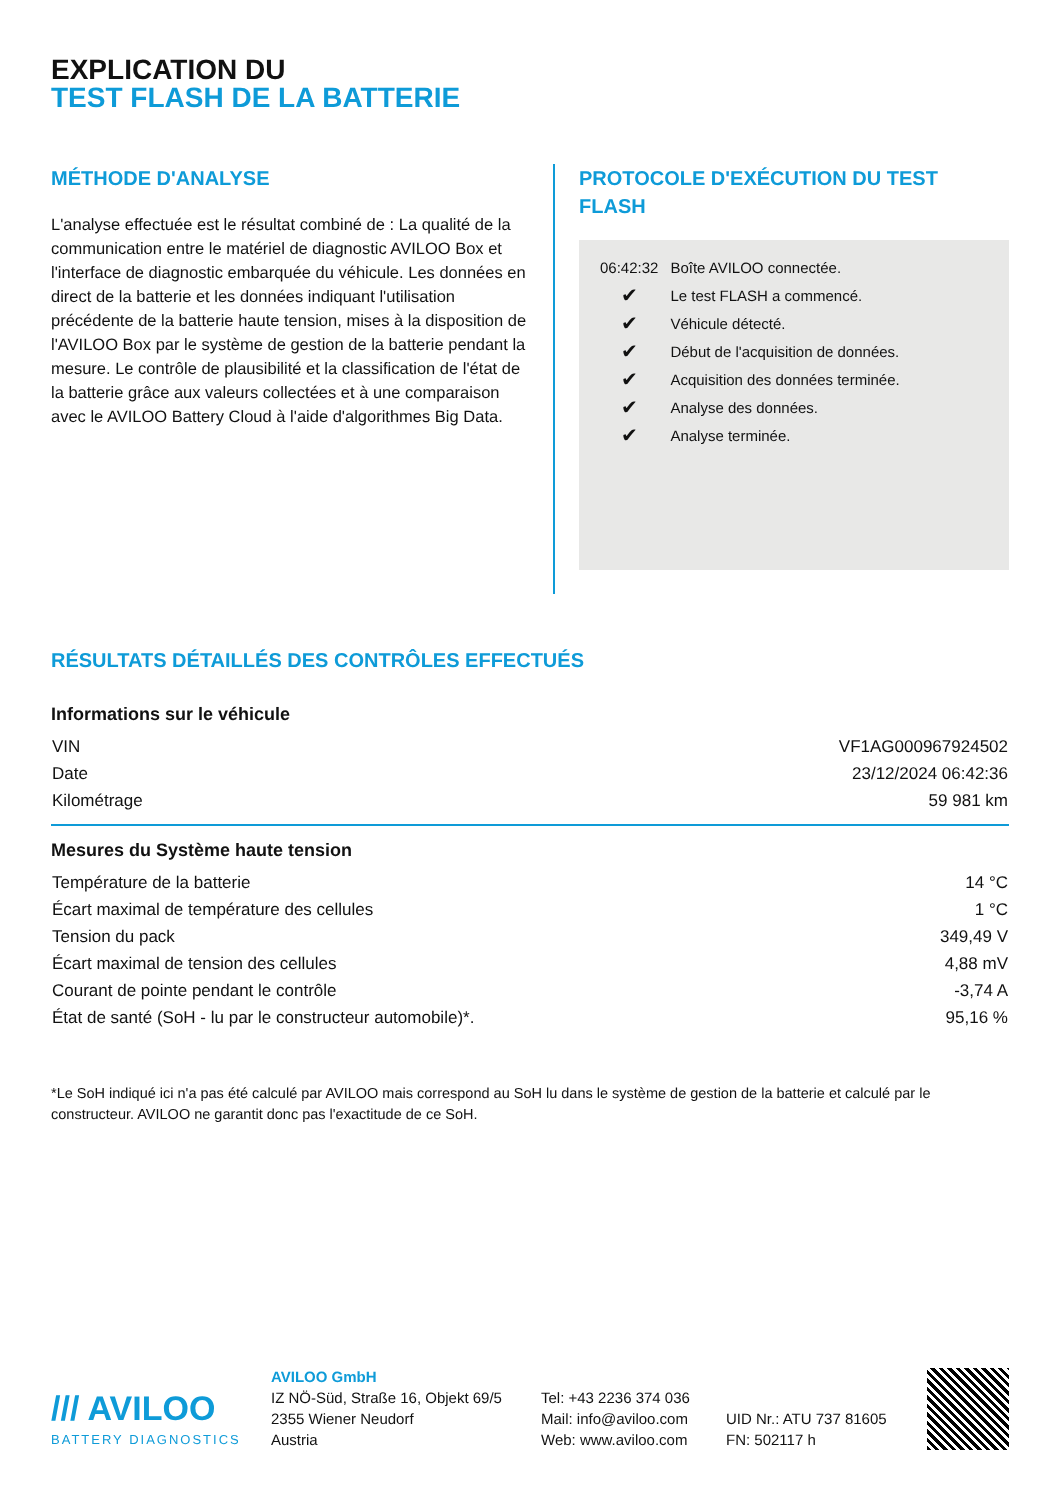EXPLICATION DU
TEST FLASH DE LA BATTERIE
MÉTHODE D'ANALYSE
L'analyse effectuée est le résultat combiné de : La qualité de la communication entre le matériel de diagnostic AVILOO Box et l'interface de diagnostic embarquée du véhicule. Les données en direct de la batterie et les données indiquant l'utilisation précédente de la batterie haute tension, mises à la disposition de l'AVILOO Box par le système de gestion de la batterie pendant la mesure. Le contrôle de plausibilité et la classification de l'état de la batterie grâce aux valeurs collectées et à une comparaison avec le AVILOO Battery Cloud à l'aide d'algorithmes Big Data.
PROTOCOLE D'EXÉCUTION DU TEST FLASH
| 06:42:32 | Boîte AVILOO connectée. |
| ✔ | Le test FLASH a commencé. |
| ✔ | Véhicule détecté. |
| ✔ | Début de l'acquisition de données. |
| ✔ | Acquisition des données terminée. |
| ✔ | Analyse des données. |
| ✔ | Analyse terminée. |
RÉSULTATS DÉTAILLÉS DES CONTRÔLES EFFECTUÉS
Informations sur le véhicule
| VIN | VF1AG000967924502 |
| Date | 23/12/2024 06:42:36 |
| Kilométrage | 59 981 km |
Mesures du Système haute tension
| Température de la batterie | 14 °C |
| Écart maximal de température des cellules | 1 °C |
| Tension du pack | 349,49 V |
| Écart maximal de tension des cellules | 4,88 mV |
| Courant de pointe pendant le contrôle | -3,74 A |
| État de santé (SoH - lu par le constructeur automobile)*. | 95,16 % |
*Le SoH indiqué ici n'a pas été calculé par AVILOO mais correspond au SoH lu dans le système de gestion de la batterie et calculé par le constructeur. AVILOO ne garantit donc pas l'exactitude de ce SoH.
/// AVILOO
BATTERY DIAGNOSTICS
AVILOO GmbH
IZ NÖ-Süd, Straße 16, Objekt 69/5
2355 Wiener Neudorf
Austria
Tel: +43 2236 374 036
Mail: info@aviloo.com
Web: www.aviloo.com
UID Nr.: ATU 737 81605
FN: 502117 h